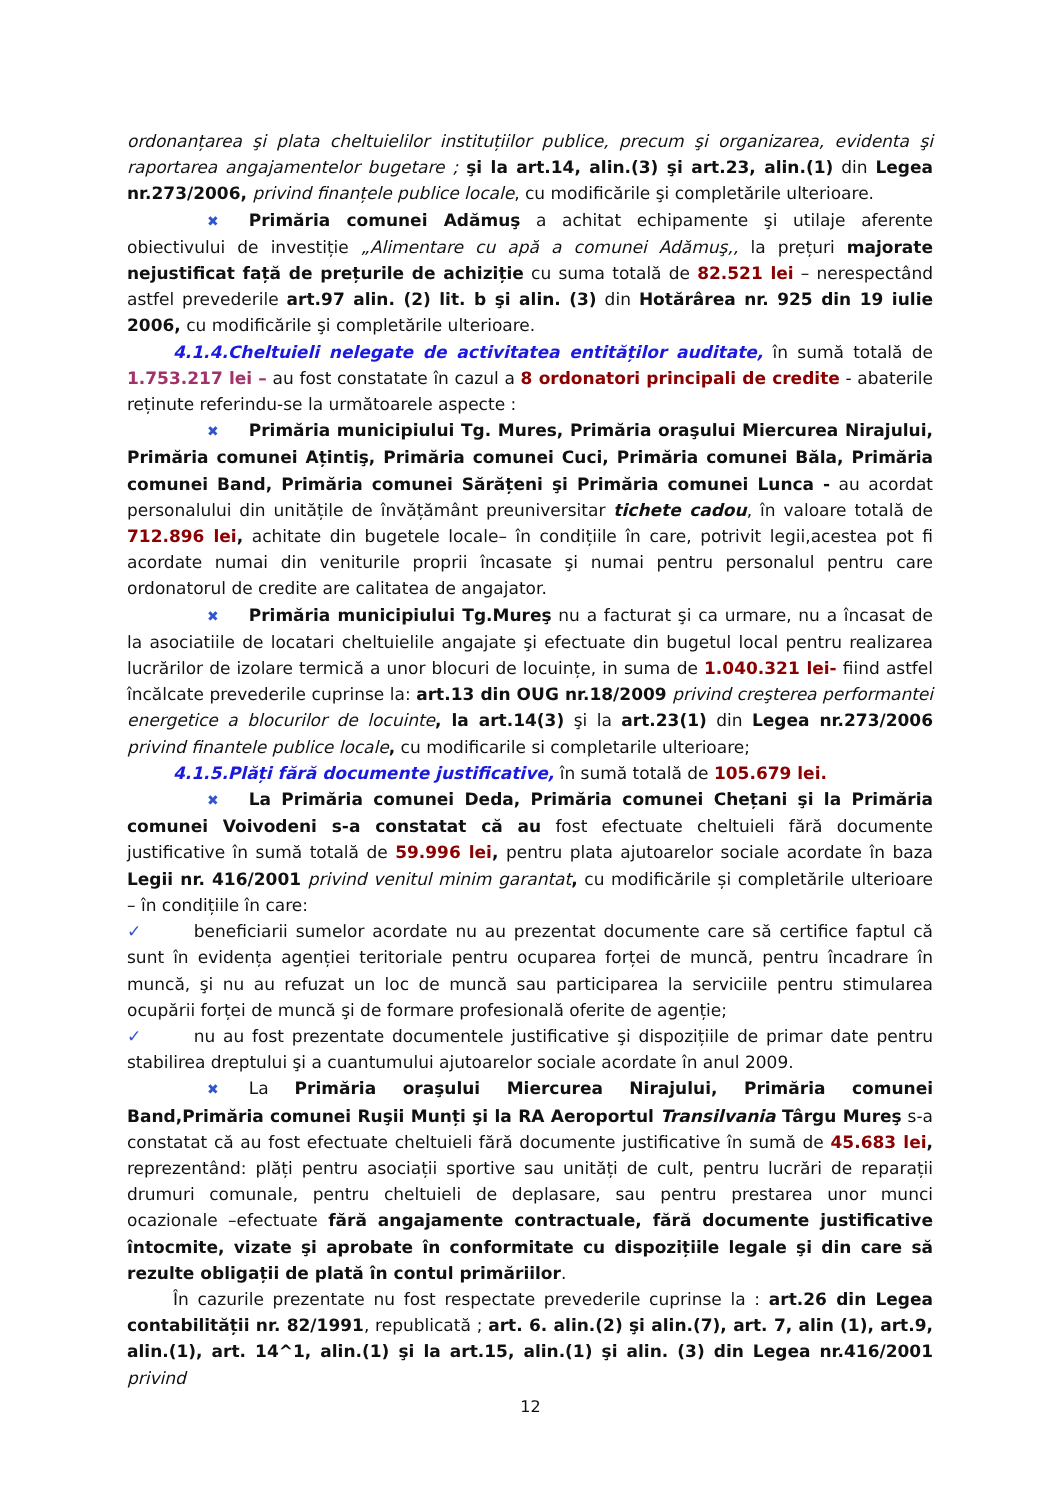ordonanțarea şi plata cheltuielilor instituțiilor publice, precum şi organizarea, evidenta şi raportarea angajamentelor bugetare ; şi la art.14, alin.(3) şi art.23, alin.(1) din Legea nr.273/2006, privind finanțele publice locale, cu modificările şi completările ulterioare.
✖ Primăria comunei Adămuş a achitat echipamente şi utilaje aferente obiectivului de investiție „Alimentare cu apă a comunei Adămuş,, la prețuri majorate nejustificat față de prețurile de achiziție cu suma totală de 82.521 lei – nerespectând astfel prevederile art.97 alin. (2) lit. b şi alin. (3) din Hotărârea nr. 925 din 19 iulie 2006, cu modificările şi completările ulterioare.
4.1.4.Cheltuieli nelegate de activitatea entităților auditate, în sumă totală de 1.753.217 lei – au fost constatate în cazul a 8 ordonatori principali de credite - abaterile reținute referindu-se la următoarele aspecte :
✖ Primăria municipiului Tg. Mures, Primăria oraşului Miercurea Nirajului, Primăria comunei Ațintiş, Primăria comunei Cuci, Primăria comunei Băla, Primăria comunei Band, Primăria comunei Sărățeni şi Primăria comunei Lunca - au acordat personalului din unitățile de învățământ preuniversitar tichete cadou, în valoare totală de 712.896 lei, achitate din bugetele locale– în condițiile în care, potrivit legii,acestea pot fi acordate numai din veniturile proprii încasate şi numai pentru personalul pentru care ordonatorul de credite are calitatea de angajator.
✖ Primăria municipiului Tg.Mureş nu a facturat şi ca urmare, nu a încasat de la asociatiile de locatari cheltuielile angajate şi efectuate din bugetul local pentru realizarea lucrărilor de izolare termică a unor blocuri de locuințe, in suma de 1.040.321 lei- fiind astfel încălcate prevederile cuprinse la: art.13 din OUG nr.18/2009 privind creşterea performantei energetice a blocurilor de locuinte, la art.14(3) şi la art.23(1) din Legea nr.273/2006 privind finantele publice locale, cu modificarile si completarile ulterioare;
4.1.5.Plăți fără documente justificative, în sumă totală de 105.679 lei.
✖ La Primăria comunei Deda, Primăria comunei Chețani şi la Primăria comunei Voivodeni s-a constatat că au fost efectuate cheltuieli fără documente justificative în sumă totală de 59.996 lei, pentru plata ajutoarelor sociale acordate în baza Legii nr. 416/2001 privind venitul minim garantat, cu modificările și completările ulterioare – în condițiile în care:
✓ beneficiarii sumelor acordate nu au prezentat documente care să certifice faptul că sunt în evidența agenției teritoriale pentru ocuparea forței de muncă, pentru încadrare în muncă, şi nu au refuzat un loc de muncă sau participarea la serviciile pentru stimularea ocupării forței de muncă şi de formare profesională oferite de agenție;
✓ nu au fost prezentate documentele justificative şi dispozițiile de primar date pentru stabilirea dreptului şi a cuantumului ajutoarelor sociale acordate în anul 2009.
✖ La Primăria oraşului Miercurea Nirajului, Primăria comunei Band,Primăria comunei Ruşii Munți şi la RA Aeroportul Transilvania Târgu Mureş s-a constatat că au fost efectuate cheltuieli fără documente justificative în sumă de 45.683 lei, reprezentând: plăți pentru asociații sportive sau unități de cult, pentru lucrări de reparații drumuri comunale, pentru cheltuieli de deplasare, sau pentru prestarea unor munci ocazionale –efectuate fără angajamente contractuale, fără documente justificative întocmite, vizate şi aprobate în conformitate cu dispozițiile legale şi din care să rezulte obligații de plată în contul primăriilor.
În cazurile prezentate nu fost respectate prevederile cuprinse la : art.26 din Legea contabilității nr. 82/1991, republicată ; art. 6. alin.(2) şi alin.(7), art. 7, alin (1), art.9, alin.(1), art. 14^1, alin.(1) şi la art.15, alin.(1) şi alin. (3) din Legea nr.416/2001 privind
12